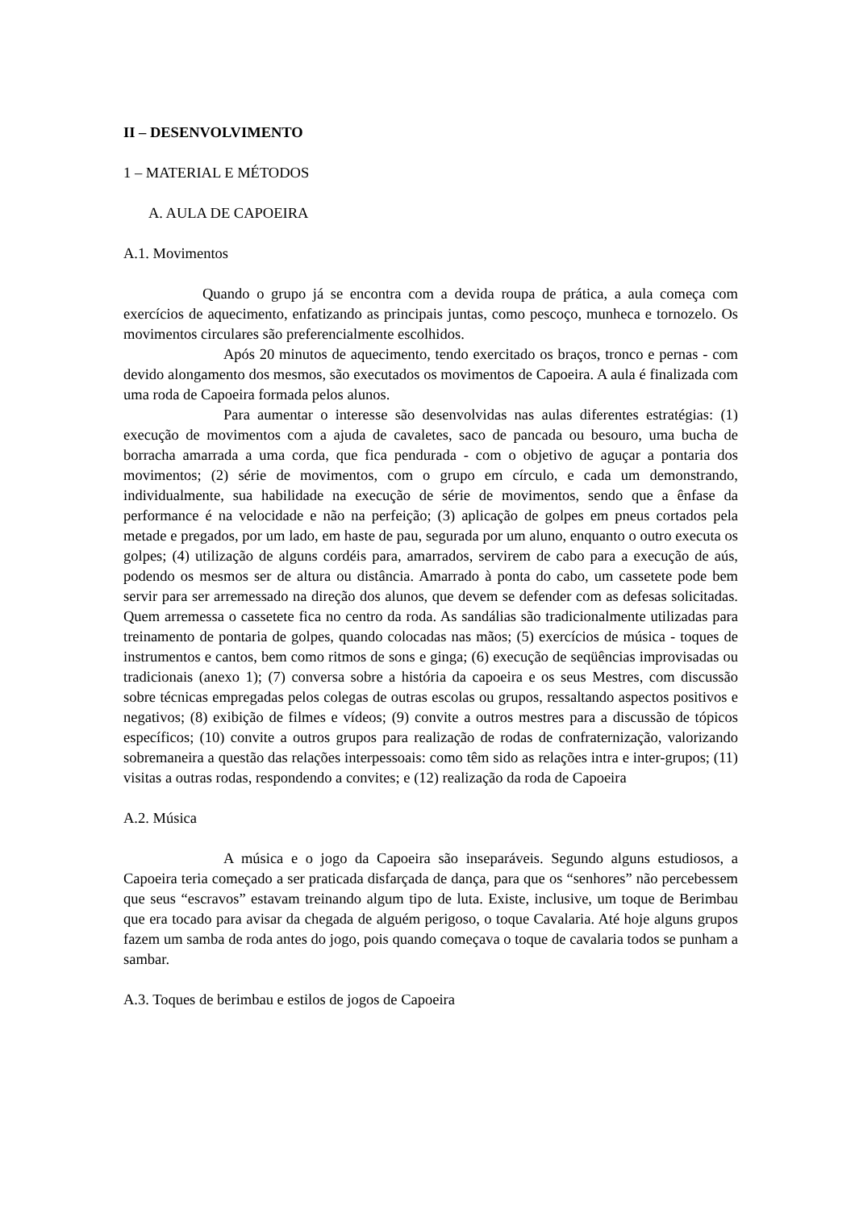II – DESENVOLVIMENTO
1 – MATERIAL E MÉTODOS
A. AULA DE CAPOEIRA
A.1. Movimentos
Quando o grupo já se encontra com a devida roupa de prática, a aula começa com exercícios de aquecimento, enfatizando as principais juntas, como pescoço, munheca e tornozelo. Os movimentos circulares são preferencialmente escolhidos.
Após 20 minutos de aquecimento, tendo exercitado os braços, tronco e pernas - com devido alongamento dos mesmos, são executados os movimentos de Capoeira. A aula é finalizada com uma roda de Capoeira formada pelos alunos.
Para aumentar o interesse são desenvolvidas nas aulas diferentes estratégias: (1) execução de movimentos com a ajuda de cavaletes, saco de pancada ou besouro, uma bucha de borracha amarrada a uma corda, que fica pendurada - com o objetivo de aguçar a pontaria dos movimentos; (2) série de movimentos, com o grupo em círculo, e cada um demonstrando, individualmente, sua habilidade na execução de série de movimentos, sendo que a ênfase da performance é na velocidade e não na perfeição; (3) aplicação de golpes em pneus cortados pela metade e pregados, por um lado, em haste de pau, segurada por um aluno, enquanto o outro executa os golpes; (4) utilização de alguns cordéis para, amarrados, servirem de cabo para a execução de aús, podendo os mesmos ser de altura ou distância. Amarrado à ponta do cabo, um cassetete pode bem servir para ser arremessado na direção dos alunos, que devem se defender com as defesas solicitadas. Quem arremessa o cassetete fica no centro da roda. As sandálias são tradicionalmente utilizadas para treinamento de pontaria de golpes, quando colocadas nas mãos; (5) exercícios de música - toques de instrumentos e cantos, bem como ritmos de sons e ginga; (6) execução de seqüências improvisadas ou tradicionais (anexo 1); (7) conversa sobre a história da capoeira e os seus Mestres, com discussão sobre técnicas empregadas pelos colegas de outras escolas ou grupos, ressaltando aspectos positivos e negativos; (8) exibição de filmes e vídeos; (9) convite a outros mestres para a discussão de tópicos específicos; (10) convite a outros grupos para realização de rodas de confraternização, valorizando sobremaneira a questão das relações interpessoais: como têm sido as relações intra e inter-grupos; (11) visitas a outras rodas, respondendo a convites; e (12) realização da roda de Capoeira
A.2. Música
A música e o jogo da Capoeira são inseparáveis. Segundo alguns estudiosos, a Capoeira teria começado a ser praticada disfarçada de dança, para que os “senhores” não percebessem que seus “escravos” estavam treinando algum tipo de luta. Existe, inclusive, um toque de Berimbau que era tocado para avisar da chegada de alguém perigoso, o toque Cavalaria. Até hoje alguns grupos fazem um samba de roda antes do jogo, pois quando começava o toque de cavalaria todos se punham a sambar.
A.3. Toques de berimbau e estilos de jogos de Capoeira